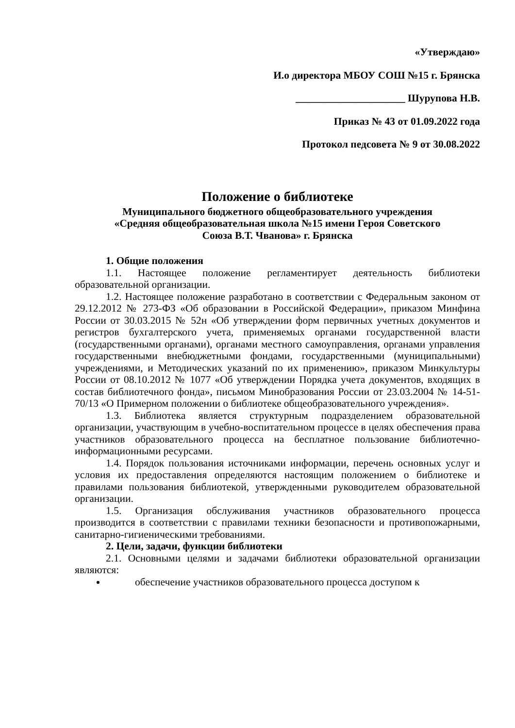«Утверждаю»
И.о директора МБОУ СОШ №15 г. Брянска
_____________________ Шурупова Н.В.
Приказ № 43 от 01.09.2022 года
Протокол педсовета № 9 от 30.08.2022
Положение о библиотеке
Муниципального бюджетного общеобразовательного учреждения
«Средняя общеобразовательная школа №15 имени Героя Советского
Союза В.Т. Чванова» г. Брянска
1. Общие положения
1.1. Настоящее положение регламентирует деятельность библиотеки образовательной организации.
1.2. Настоящее положение разработано в соответствии с Федеральным законом от 29.12.2012 № 273-ФЗ «Об образовании в Российской Федерации», приказом Минфина России от 30.03.2015 № 52н «Об утверждении форм первичных учетных документов и регистров бухгалтерского учета, применяемых органами государственной власти (государственными органами), органами местного самоуправления, органами управления государственными внебюджетными фондами, государственными (муниципальными) учреждениями, и Методических указаний по их применению», приказом Минкультуры России от 08.10.2012 № 1077 «Об утверждении Порядка учета документов, входящих в состав библиотечного фонда», письмом Минобразования России от 23.03.2004 № 14-51-70/13 «О Примерном положении о библиотеке общеобразовательного учреждения».
1.3. Библиотека является структурным подразделением образовательной организации, участвующим в учебно-воспитательном процессе в целях обеспечения права участников образовательного процесса на бесплатное пользование библиотечно-информационными ресурсами.
1.4. Порядок пользования источниками информации, перечень основных услуг и условия их предоставления определяются настоящим положением о библиотеке и правилами пользования библиотекой, утвержденными руководителем образовательной организации.
1.5. Организация обслуживания участников образовательного процесса производится в соответствии с правилами техники безопасности и противопожарными, санитарно-гигиеническими требованиями.
2. Цели, задачи, функции библиотеки
2.1. Основными целями и задачами библиотеки образовательной организации являются:
обеспечение участников образовательного процесса доступом к